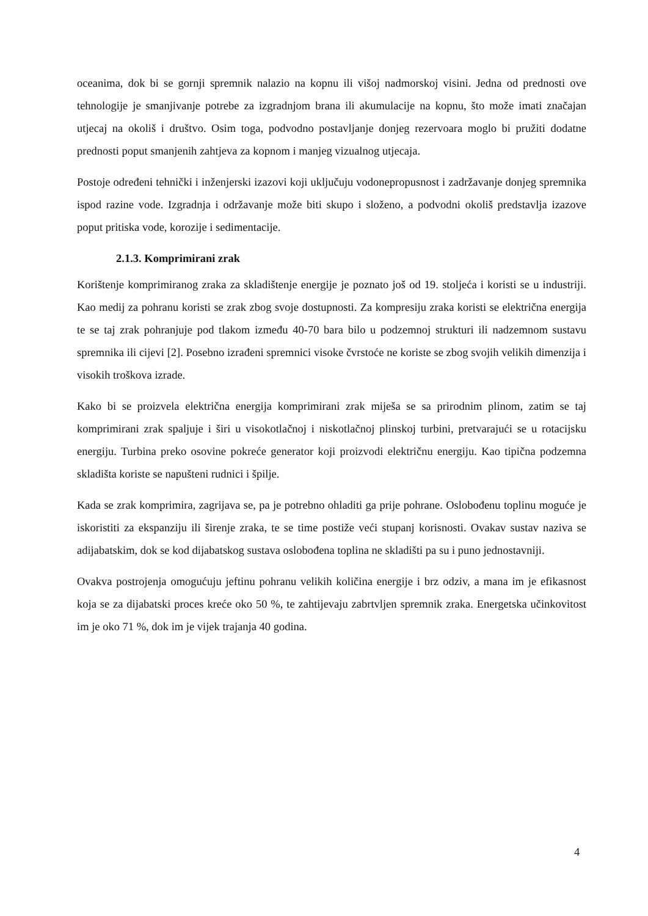oceanima, dok bi se gornji spremnik nalazio na kopnu ili višoj nadmorskoj visini. Jedna od prednosti ove tehnologije je smanjivanje potrebe za izgradnjom brana ili akumulacije na kopnu, što može imati značajan utjecaj na okoliš i društvo. Osim toga, podvodno postavljanje donjeg rezervoara moglo bi pružiti dodatne prednosti poput smanjenih zahtjeva za kopnom i manjeg vizualnog utjecaja.
Postoje određeni tehnički i inženjerski izazovi koji uključuju vodonepropusnost i zadržavanje donjeg spremnika ispod razine vode. Izgradnja i održavanje može biti skupo i složeno, a podvodni okoliš predstavlja izazove poput pritiska vode, korozije i sedimentacije.
2.1.3. Komprimirani zrak
Korištenje komprimiranog zraka za skladištenje energije je poznato još od 19. stoljeća i koristi se u industriji. Kao medij za pohranu koristi se zrak zbog svoje dostupnosti. Za kompresiju zraka koristi se električna energija te se taj zrak pohranjuje pod tlakom između 40-70 bara bilo u podzemnoj strukturi ili nadzemnom sustavu spremnika ili cijevi [2]. Posebno izrađeni spremnici visoke čvrstoće ne koriste se zbog svojih velikih dimenzija i visokih troškova izrade.
Kako bi se proizvela električna energija komprimirani zrak miješa se sa prirodnim plinom, zatim se taj komprimirani zrak spaljuje i širi u visokotlačnoj i niskotlačnoj plinskoj turbini, pretvarajući se u rotacijsku energiju. Turbina preko osovine pokreće generator koji proizvodi električnu energiju. Kao tipična podzemna skladišta koriste se napušteni rudnici i špilje.
Kada se zrak komprimira, zagrijava se, pa je potrebno ohladiti ga prije pohrane. Oslobođenu toplinu moguće je iskoristiti za ekspanziju ili širenje zraka, te se time postiže veći stupanj korisnosti. Ovakav sustav naziva se adijabatskim, dok se kod dijabatskog sustava oslobođena toplina ne skladišti pa su i puno jednostavniji.
Ovakva postrojenja omogućuju jeftinu pohranu velikih količina energije i brz odziv, a mana im je efikasnost koja se za dijabatski proces kreće oko 50 %, te zahtijevaju zabrtvljen spremnik zraka. Energetska učinkovitost im je oko 71 %, dok im je vijek trajanja 40 godina.
4